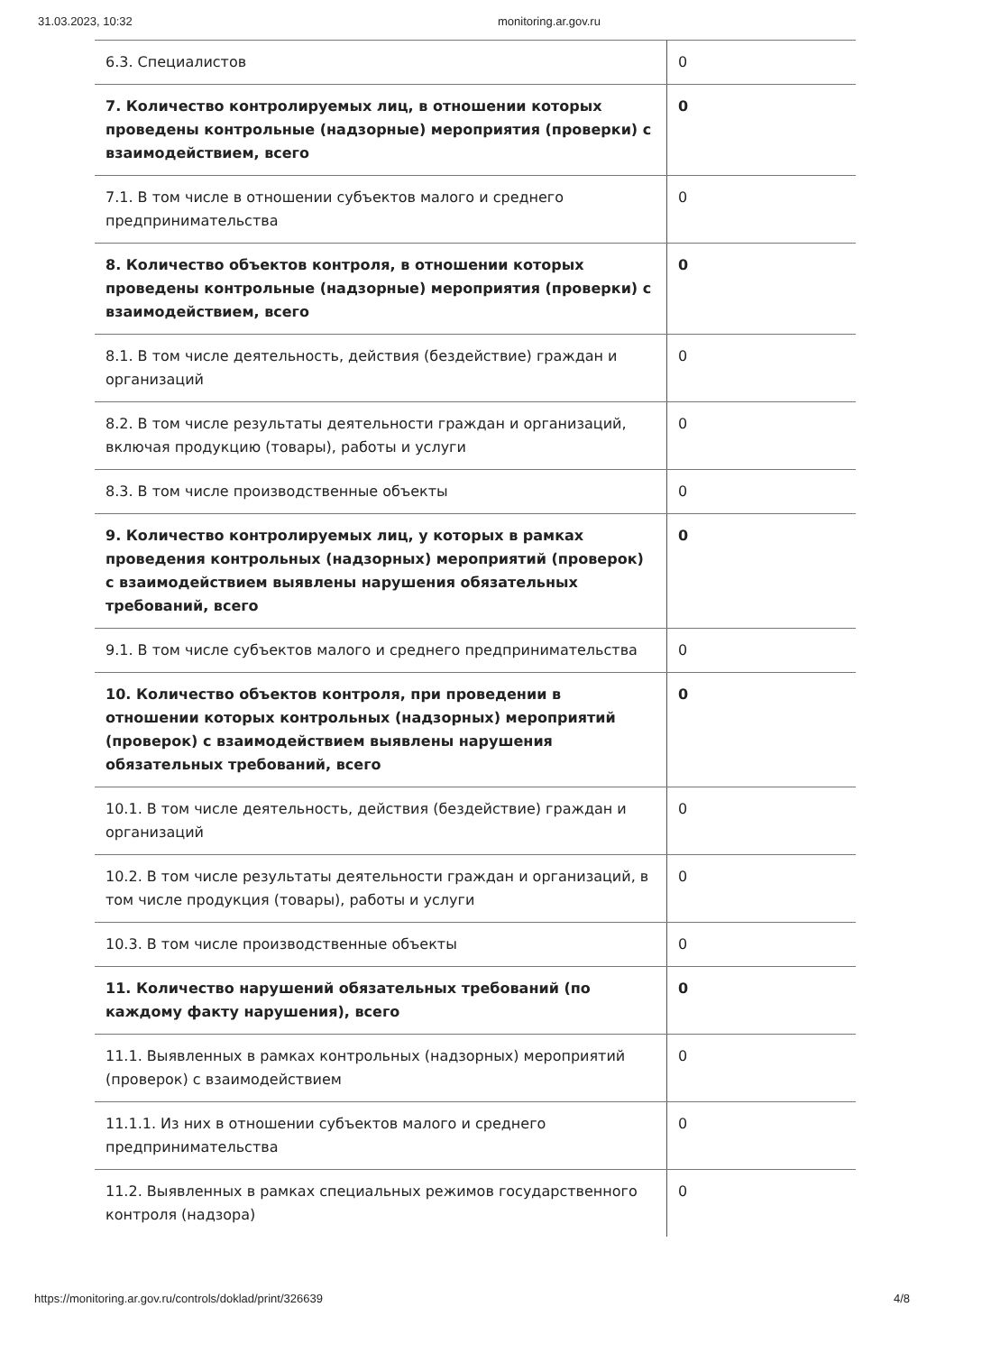31.03.2023, 10:32 monitoring.ar.gov.ru
| 6.3. Специалистов | 0 |
| 7. Количество контролируемых лиц, в отношении которых проведены контрольные (надзорные) мероприятия (проверки) с взаимодействием, всего | 0 |
| 7.1. В том числе в отношении субъектов малого и среднего предпринимательства | 0 |
| 8. Количество объектов контроля, в отношении которых проведены контрольные (надзорные) мероприятия (проверки) с взаимодействием, всего | 0 |
| 8.1. В том числе деятельность, действия (бездействие) граждан и организаций | 0 |
| 8.2. В том числе результаты деятельности граждан и организаций, включая продукцию (товары), работы и услуги | 0 |
| 8.3. В том числе производственные объекты | 0 |
| 9. Количество контролируемых лиц, у которых в рамках проведения контрольных (надзорных) мероприятий (проверок) с взаимодействием выявлены нарушения обязательных требований, всего | 0 |
| 9.1. В том числе субъектов малого и среднего предпринимательства | 0 |
| 10. Количество объектов контроля, при проведении в отношении которых контрольных (надзорных) мероприятий (проверок) с взаимодействием выявлены нарушения обязательных требований, всего | 0 |
| 10.1. В том числе деятельность, действия (бездействие) граждан и организаций | 0 |
| 10.2. В том числе результаты деятельности граждан и организаций, в том числе продукция (товары), работы и услуги | 0 |
| 10.3. В том числе производственные объекты | 0 |
| 11. Количество нарушений обязательных требований (по каждому факту нарушения), всего | 0 |
| 11.1. Выявленных в рамках контрольных (надзорных) мероприятий (проверок) с взаимодействием | 0 |
| 11.1.1. Из них в отношении субъектов малого и среднего предпринимательства | 0 |
| 11.2. Выявленных в рамках специальных режимов государственного контроля (надзора) | 0 |
https://monitoring.ar.gov.ru/controls/doklad/print/326639 4/8